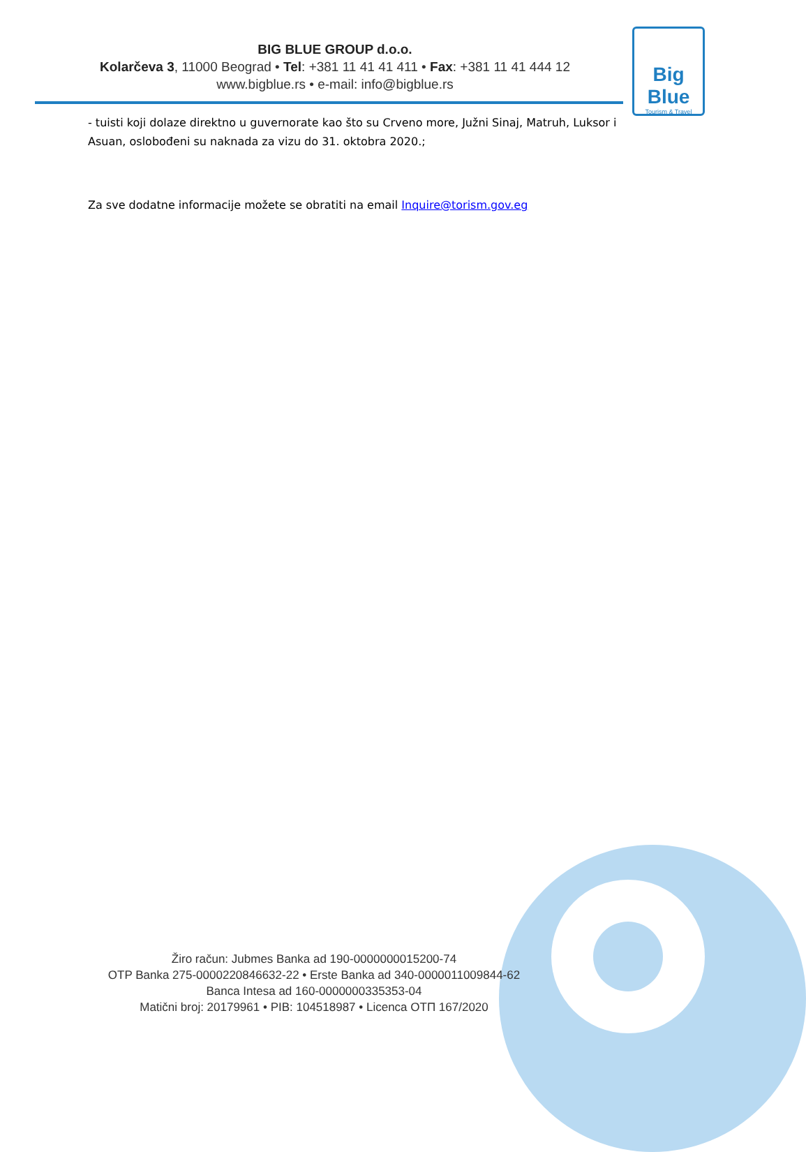BIG BLUE GROUP d.o.o.
Kolarčeva 3, 11000 Beograd • Tel: +381 11 41 41 411 • Fax: +381 11 41 444 12
www.bigblue.rs • e-mail: info@bigblue.rs
Big Blue
Tourism & Travel
- tuisti koji dolaze direktno u guvernorate kao što su Crveno more, Južni Sinaj, Matruh, Luksor i Asuan, oslobođeni su naknada za vizu do 31. oktobra 2020.;
Za sve dodatne informacije možete se obratiti na email Inquire@torism.gov.eg
Žiro račun: Jubmes Banka ad 190-0000000015200-74
OTP Banka 275-0000220846632-22 • Erste Banka ad 340-0000011009844-62
Banca Intesa ad 160-0000000335353-04
Matični broj: 20179961 • PIB: 104518987 • Licenca OTП 167/2020